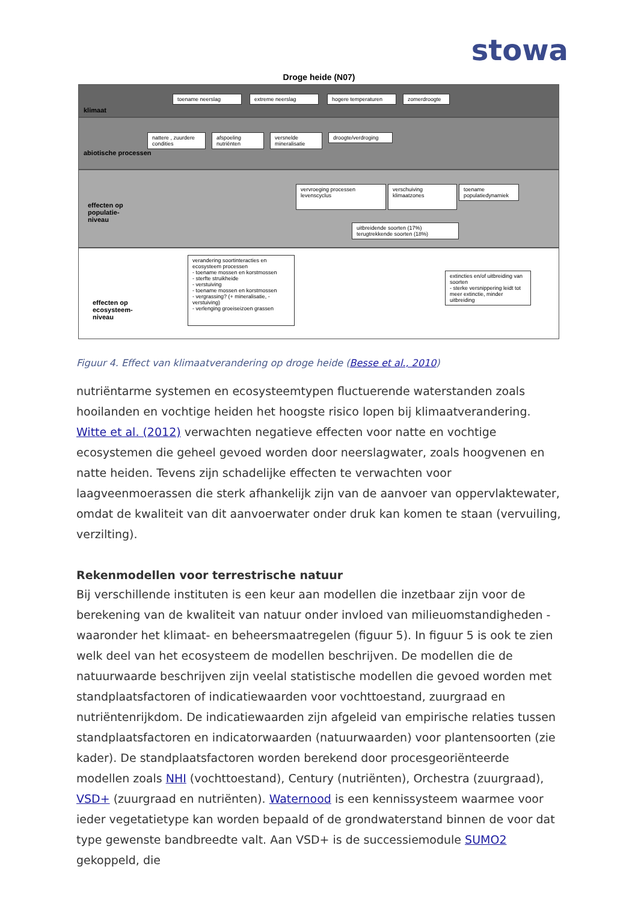stowa
Droge heide (N07)
klimaat
abiotische processen
effecten op populatie-niveau
effecten op ecosysteem-niveau
toename neerslag extreme neerslag hogere temperaturen zomerdroogte
nattere , zuurdere condities
afspoeling nutriënten
versnelde mineralisatie
droogte/verdroging
vervroeging processen levenscyclus
verschuiving klimaatzones
toename populatiedynamiek
uitbreidende soorten (17%) terugtrekkende soorten (18%)
verandering soortinteracties en ecosysteem processen
- toename mossen en korstmossen
- sterfte struikheide
- verstuiving
- toename mossen en korstmossen
- vergrassing? (+ mineralisatie, - verstuiving)
- verlenging groeiseizoen grassen
extincties en/of uitbreiding van soorten
- sterke versnippering leidt tot meer extinctie, minder uitbreiding
Figuur 4. Effect van klimaatverandering op droge heide (Besse et al., 2010)
nutriëntarme systemen en ecosysteemtypen fluctuerende waterstanden zoals hooilanden en vochtige heiden het hoogste risico lopen bij klimaatverandering. Witte et al. (2012) verwachten negatieve effecten voor natte en vochtige ecosystemen die geheel gevoed worden door neerslagwater, zoals hoogvenen en natte heiden. Tevens zijn schadelijke effecten te verwachten voor laagveenmoerassen die sterk afhankelijk zijn van de aanvoer van oppervlaktewater, omdat de kwaliteit van dit aanvoerwater onder druk kan komen te staan (vervuiling, verzilting).
Rekenmodellen voor terrestrische natuur
Bij verschillende instituten is een keur aan modellen die inzetbaar zijn voor de berekening van de kwaliteit van natuur onder invloed van milieuomstandigheden - waaronder het klimaat- en beheersmaatregelen (figuur 5). In figuur 5 is ook te zien welk deel van het ecosysteem de modellen beschrijven. De modellen die de natuurwaarde beschrijven zijn veelal statistische modellen die gevoed worden met standplaatsfactoren of indicatiewaarden voor vochttoestand, zuurgraad en nutriëntenrijkdom. De indicatiewaarden zijn afgeleid van empirische relaties tussen standplaatsfactoren en indicatorwaarden (natuurwaarden) voor plantensoorten (zie kader). De standplaatsfactoren worden berekend door procesgeoriënteerde modellen zoals NHI (vochttoestand), Century (nutriënten), Orchestra (zuurgraad), VSD+ (zuurgraad en nutriënten). Waternood is een kennissysteem waarmee voor ieder vegetatietype kan worden bepaald of de grondwaterstand binnen de voor dat type gewenste bandbreedte valt. Aan VSD+ is de successiemodule SUMO2 gekoppeld, die